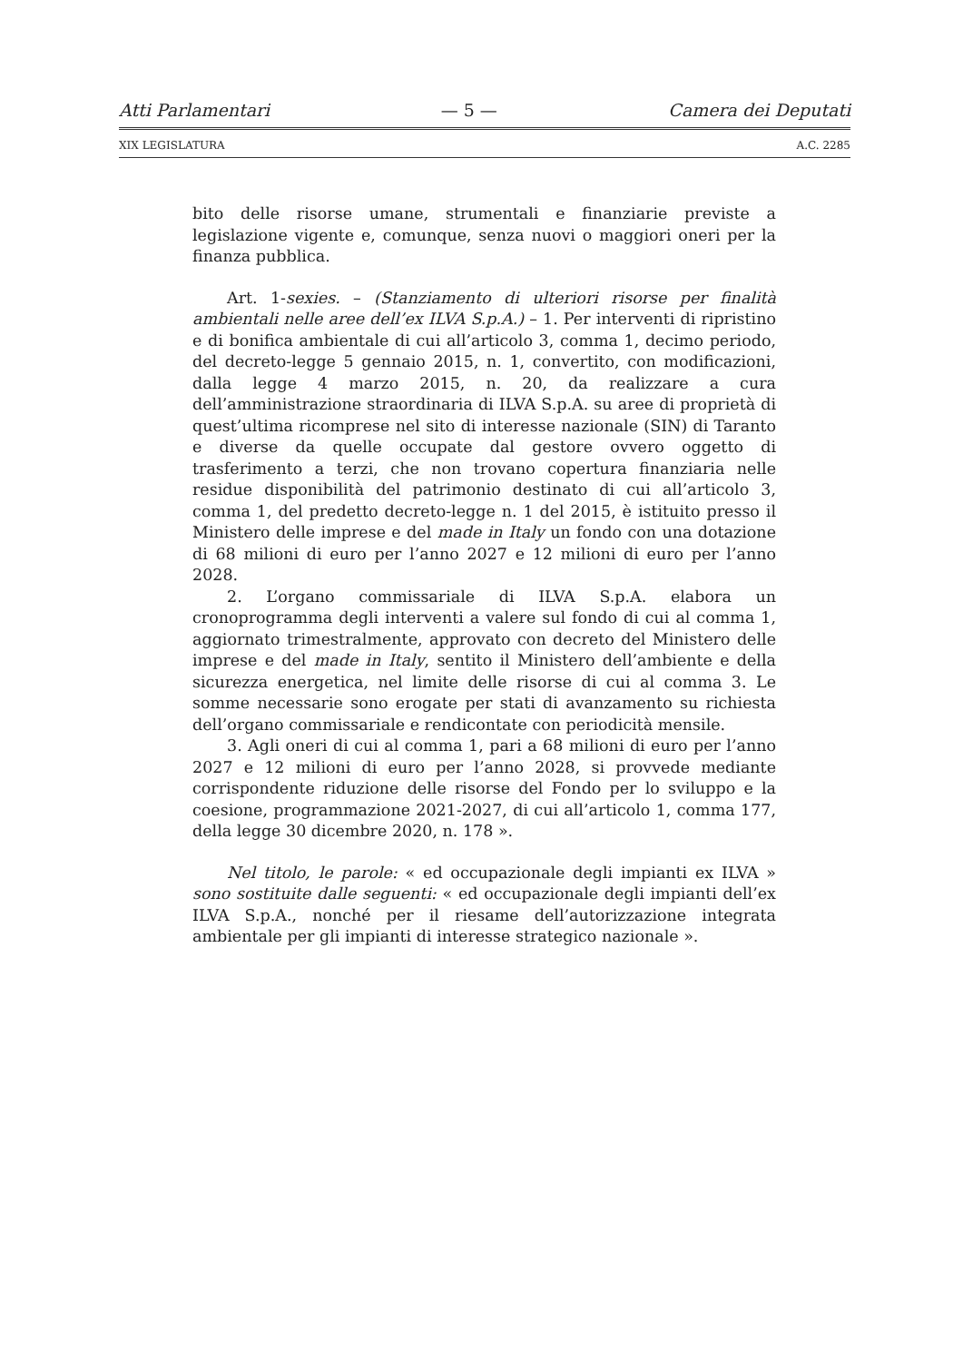Atti Parlamentari — 5 — Camera dei Deputati
XIX LEGISLATURA A.C. 2285
bito delle risorse umane, strumentali e finanziarie previste a legislazione vigente e, comunque, senza nuovi o maggiori oneri per la finanza pubblica.
Art. 1-sexies. – (Stanziamento di ulteriori risorse per finalità ambientali nelle aree dell’ex ILVA S.p.A.) – 1. Per interventi di ripristino e di bonifica ambientale di cui all’articolo 3, comma 1, decimo periodo, del decreto-legge 5 gennaio 2015, n. 1, convertito, con modificazioni, dalla legge 4 marzo 2015, n. 20, da realizzare a cura dell’amministrazione straordinaria di ILVA S.p.A. su aree di proprietà di quest’ultima ricomprese nel sito di interesse nazionale (SIN) di Taranto e diverse da quelle occupate dal gestore ovvero oggetto di trasferimento a terzi, che non trovano copertura finanziaria nelle residue disponibilità del patrimonio destinato di cui all’articolo 3, comma 1, del predetto decreto-legge n. 1 del 2015, è istituito presso il Ministero delle imprese e del made in Italy un fondo con una dotazione di 68 milioni di euro per l’anno 2027 e 12 milioni di euro per l’anno 2028.
2. L’organo commissariale di ILVA S.p.A. elabora un cronoprogramma degli interventi a valere sul fondo di cui al comma 1, aggiornato trimestralmente, approvato con decreto del Ministero delle imprese e del made in Italy, sentito il Ministero dell’ambiente e della sicurezza energetica, nel limite delle risorse di cui al comma 3. Le somme necessarie sono erogate per stati di avanzamento su richiesta dell’organo commissariale e rendicontate con periodicità mensile.
3. Agli oneri di cui al comma 1, pari a 68 milioni di euro per l’anno 2027 e 12 milioni di euro per l’anno 2028, si provvede mediante corrispondente riduzione delle risorse del Fondo per lo sviluppo e la coesione, programmazione 2021-2027, di cui all’articolo 1, comma 177, della legge 30 dicembre 2020, n. 178 ».
Nel titolo, le parole: « ed occupazionale degli impianti ex ILVA » sono sostituite dalle seguenti: « ed occupazionale degli impianti dell’ex ILVA S.p.A., nonché per il riesame dell’autorizzazione integrata ambientale per gli impianti di interesse strategico nazionale ».